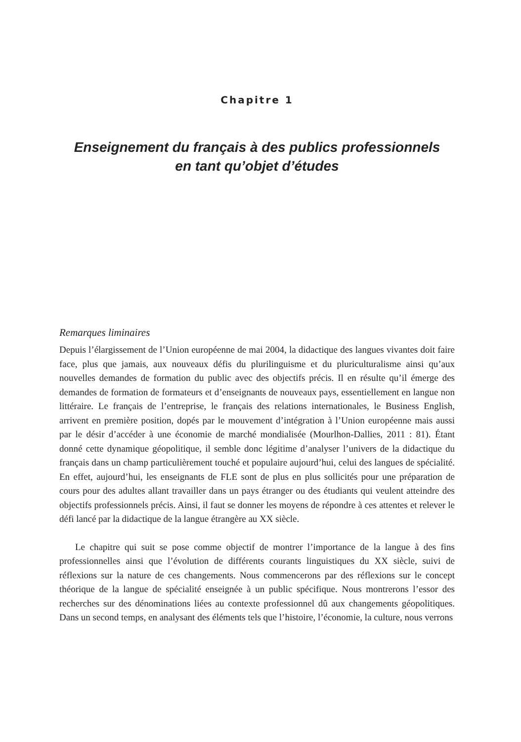Chapitre 1
Enseignement du français à des publics professionnels
en tant qu’objet d’études
Remarques liminaires
Depuis l’élargissement de l’Union européenne de mai 2004, la didactique des langues vivantes doit faire face, plus que jamais, aux nouveaux défis du plurilinguisme et du pluriculturalisme ainsi qu’aux nouvelles demandes de formation du public avec des objectifs précis. Il en résulte qu’il émerge des demandes de formation de formateurs et d’enseignants de nouveaux pays, essentiellement en langue non littéraire. Le français de l’entreprise, le français des relations internationales, le Business English, arrivent en première position, dopés par le mouvement d’intégration à l’Union européenne mais aussi par le désir d’accéder à une économie de marché mondialisée (Mourlhon-Dallies, 2011 : 81). Étant donné cette dynamique géopolitique, il semble donc légitime d’analyser l’univers de la didactique du français dans un champ particulièrement touché et populaire aujourd’hui, celui des langues de spécialité. En effet, aujourd’hui, les enseignants de FLE sont de plus en plus sollicités pour une préparation de cours pour des adultes allant travailler dans un pays étranger ou des étudiants qui veulent atteindre des objectifs professionnels précis. Ainsi, il faut se donner les moyens de répondre à ces attentes et relever le défi lancé par la didactique de la langue étrangère au XX siècle.
Le chapitre qui suit se pose comme objectif de montrer l’importance de la langue à des fins professionnelles ainsi que l’évolution de différents courants linguistiques du XX siècle, suivi de réflexions sur la nature de ces changements. Nous commencerons par des réflexions sur le concept théorique de la langue de spécialité enseignée à un public spécifique. Nous montrerons l’essor des recherches sur des dénominations liées au contexte professionnel dû aux changements géopolitiques. Dans un second temps, en analysant des éléments tels que l’histoire, l’économie, la culture, nous verrons